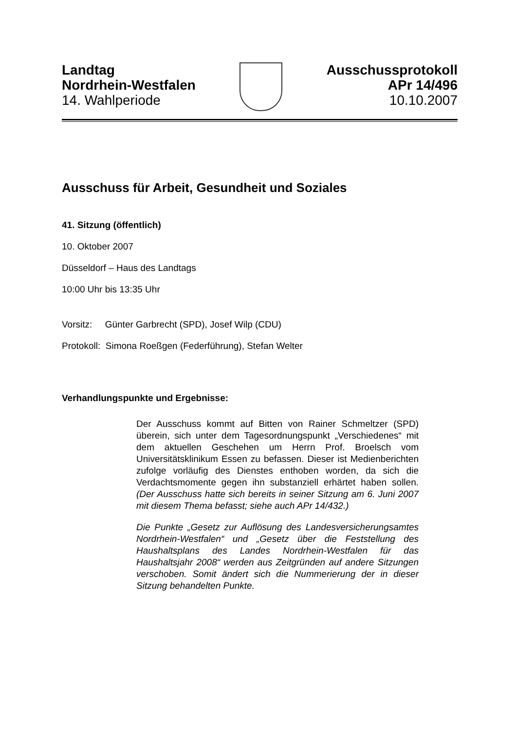Landtag
Nordrhein-Westfalen
14. Wahlperiode
Ausschussprotokoll
APr 14/496
10.10.2007
Ausschuss für Arbeit, Gesundheit und Soziales
41. Sitzung (öffentlich)
10. Oktober 2007
Düsseldorf – Haus des Landtags
10:00 Uhr bis 13:35 Uhr
Vorsitz: Günter Garbrecht (SPD), Josef Wilp (CDU)
Protokoll: Simona Roeßgen (Federführung), Stefan Welter
Verhandlungspunkte und Ergebnisse:
Der Ausschuss kommt auf Bitten von Rainer Schmeltzer (SPD) überein, sich unter dem Tagesordnungspunkt „Verschiedenes“ mit dem aktuellen Geschehen um Herrn Prof. Broelsch vom Universitätsklinikum Essen zu befassen. Dieser ist Medienberichten zufolge vorläufig des Dienstes enthoben worden, da sich die Verdachtsmomente gegen ihn substanziell erhärtet haben sollen. (Der Ausschuss hatte sich bereits in seiner Sitzung am 6. Juni 2007 mit diesem Thema befasst; siehe auch APr 14/432.)
Die Punkte „Gesetz zur Auflösung des Landesversicherungs­amtes Nordrhein-Westfalen“ und „Gesetz über die Feststel­lung des Haushaltsplans des Landes Nordrhein-Westfalen für das Haushaltsjahr 2008“ werden aus Zeitgründen auf an­dere Sitzungen verschoben. Somit ändert sich die Numme­rierung der in dieser Sitzung behandelten Punkte.